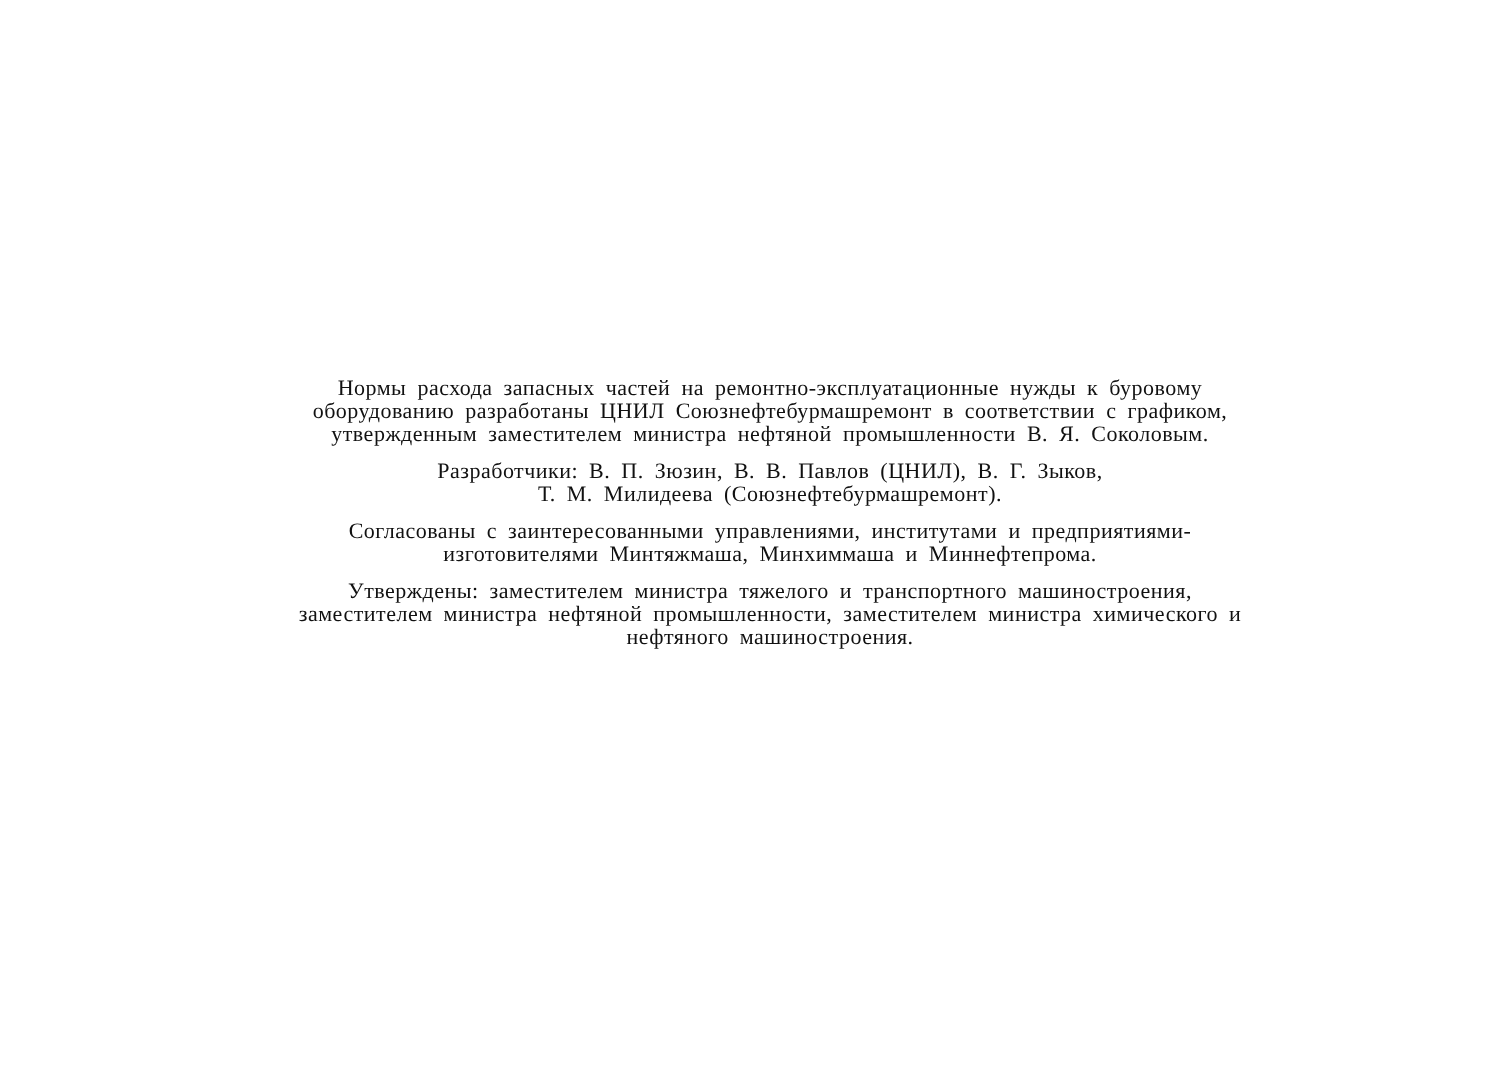Нормы расхода запасных частей на ремонтно-эксплуатационные нужды к буровому оборудованию разработаны ЦНИЛ Союзнефтебурмашремонт в соответствии с графиком, утвержденным заместителем министра нефтяной промышленности В. Я. Соколовым.
Разработчики: В. П. Зюзин, В. В. Павлов (ЦНИЛ), В. Г. Зыков,
Т. М. Милидеева (Союзнефтебурмашремонт).
Согласованы с заинтересованными управлениями, институтами и предприятиями-изготовителями Минтяжмаша, Минхиммаша и Миннефтепрома.
Утверждены: заместителем министра тяжелого и транспортного машиностроения, заместителем министра нефтяной промышленности, заместителем министра химического и нефтяного машиностроения.